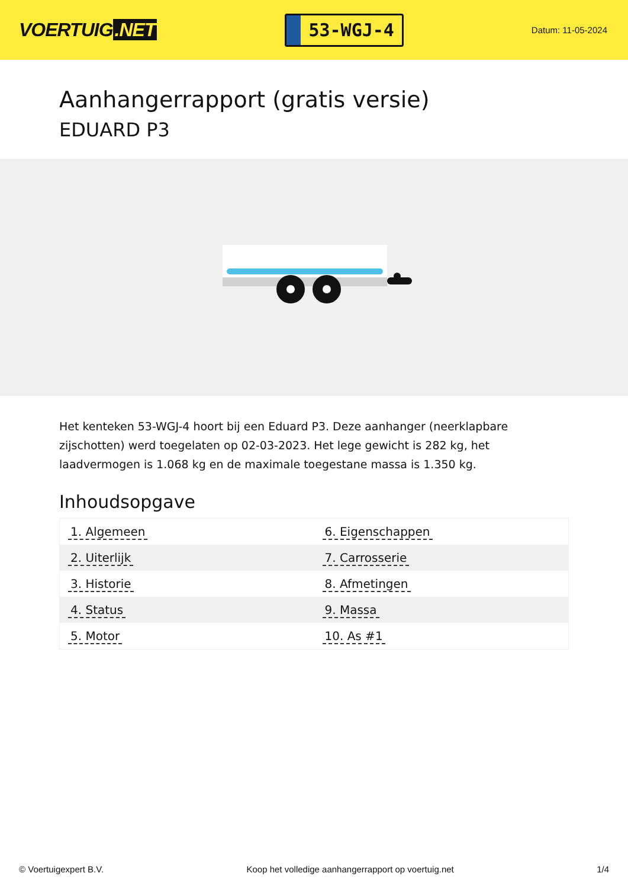VOERTUIG.NET
53-WGJ-4
Datum: 11-05-2024
Aanhangerrapport (gratis versie)
EDUARD P3
Het kenteken 53-WGJ-4 hoort bij een Eduard P3. Deze aanhanger (neerklapbare zijschotten) werd toegelaten op 02-03-2023. Het lege gewicht is 282 kg, het laadvermogen is 1.068 kg en de maximale toegestane massa is 1.350 kg.
Inhoudsopgave
| 1. Algemeen | 6. Eigenschappen |
| 2. Uiterlijk | 7. Carrosserie |
| 3. Historie | 8. Afmetingen |
| 4. Status | 9. Massa |
| 5. Motor | 10. As #1 |
© Voertuigexpert B.V. Koop het volledige aanhangerrapport op voertuig.net 1/4